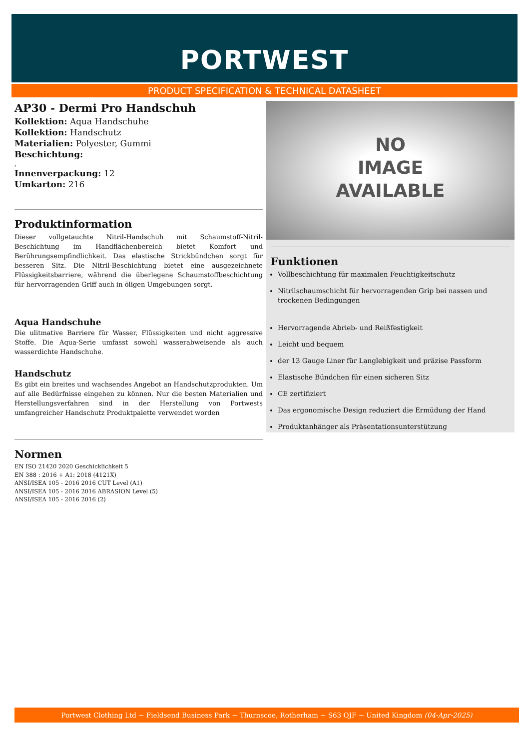PORTWEST
PRODUCT SPECIFICATION & TECHNICAL DATASHEET
AP30 - Dermi Pro Handschuh
Kollektion: Aqua Handschuhe
Kollektion: Handschutz
Materialien: Polyester, Gummi
Beschichtung:
,
Innenverpackung: 12
Umkarton: 216
Produktinformation
Dieser vollgetauchte Nitril-Handschuh mit Schaumstoff-Nitril-Beschichtung im Handflächenbereich bietet Komfort und Berührungsempfindlichkeit. Das elastische Strickbündchen sorgt für besseren Sitz. Die Nitril-Beschichtung bietet eine ausgezeichnete Flüssigkeitsbarriere, während die überlegene Schaumstoffbeschichtung für hervorragenden Griff auch in öligen Umgebungen sorgt.
Aqua Handschuhe
Die ulitmative Barriere für Wasser, Flüssigkeiten und nicht aggressive Stoffe. Die Aqua-Serie umfasst sowohl wasserabweisende als auch wasserdichte Handschuhe.
Handschutz
Es gibt ein breites und wachsendes Angebot an Handschutzprodukten. Um auf alle Bedürfnisse eingehen zu können. Nur die besten Materialien und Herstellungsverfahren sind in der Herstellung von Portwests umfangreicher Handschutz Produktpalette verwendet worden
Normen
EN ISO 21420 2020 Geschicklichkeit 5
EN 388 : 2016 + A1: 2018 (4121X)
ANSI/ISEA 105 - 2016 2016 CUT Level (A1)
ANSI/ISEA 105 - 2016 2016 ABRASION Level (5)
ANSI/ISEA 105 - 2016 2016 (2)
NO
IMAGE
AVAILABLE
Funktionen
Vollbeschichtung für maximalen Feuchtigkeitschutz
Nitrilschaumschicht für hervorragenden Grip bei nassen und trockenen Bedingungen
Hervorragende Abrieb- und Reißfestigkeit
Leicht und bequem
der 13 Gauge Liner für Langlebigkeit und präzise Passform
Elastische Bündchen für einen sicheren Sitz
CE zertifiziert
Das ergonomische Design reduziert die Ermüdung der Hand
Produktanhänger als Präsentationsunterstützung
Portwest Clothing Ltd ~ Fieldsend Business Park ~ Thurnscoe, Rotherham ~ S63 OJF ~ United Kingdom (04-Apr-2025)